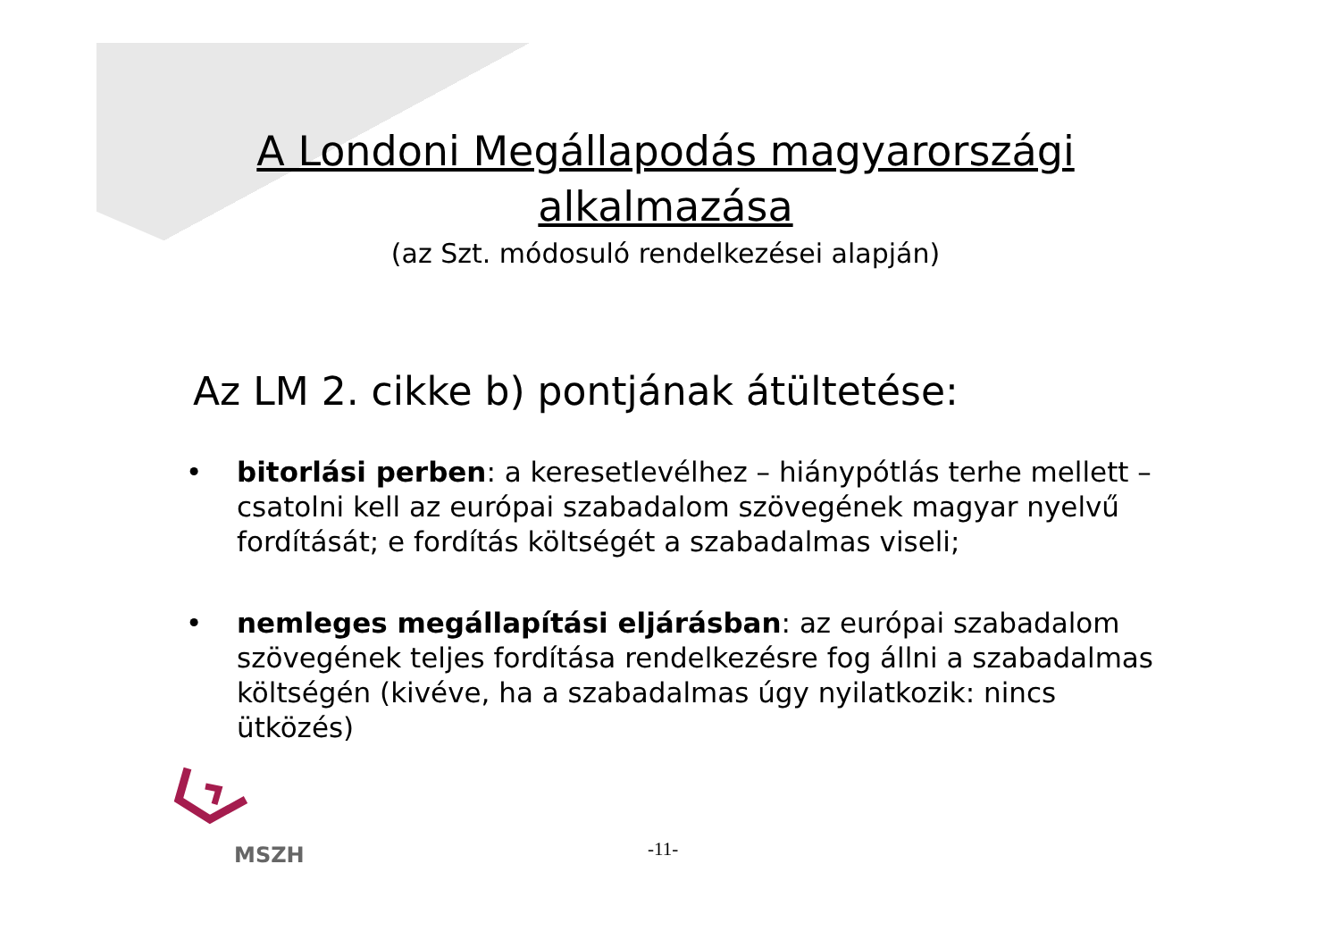A Londoni Megállapodás magyarországi alkalmazása
(az Szt. módosuló rendelkezései alapján)
Az LM 2. cikke b) pontjának átültetése:
• bitorlási perben: a keresetlevélhez – hiánypótlás terhe mellett – csatolni kell az európai szabadalom szövegének magyar nyelvű fordítását; e fordítás költségét a szabadalmas viseli;
• nemleges megállapítási eljárásban: az európai szabadalom szövegének teljes fordítása rendelkezésre fog állni a szabadalmas költségén (kivéve, ha a szabadalmas úgy nyilatkozik: nincs ütközés)
MSZH
-11-